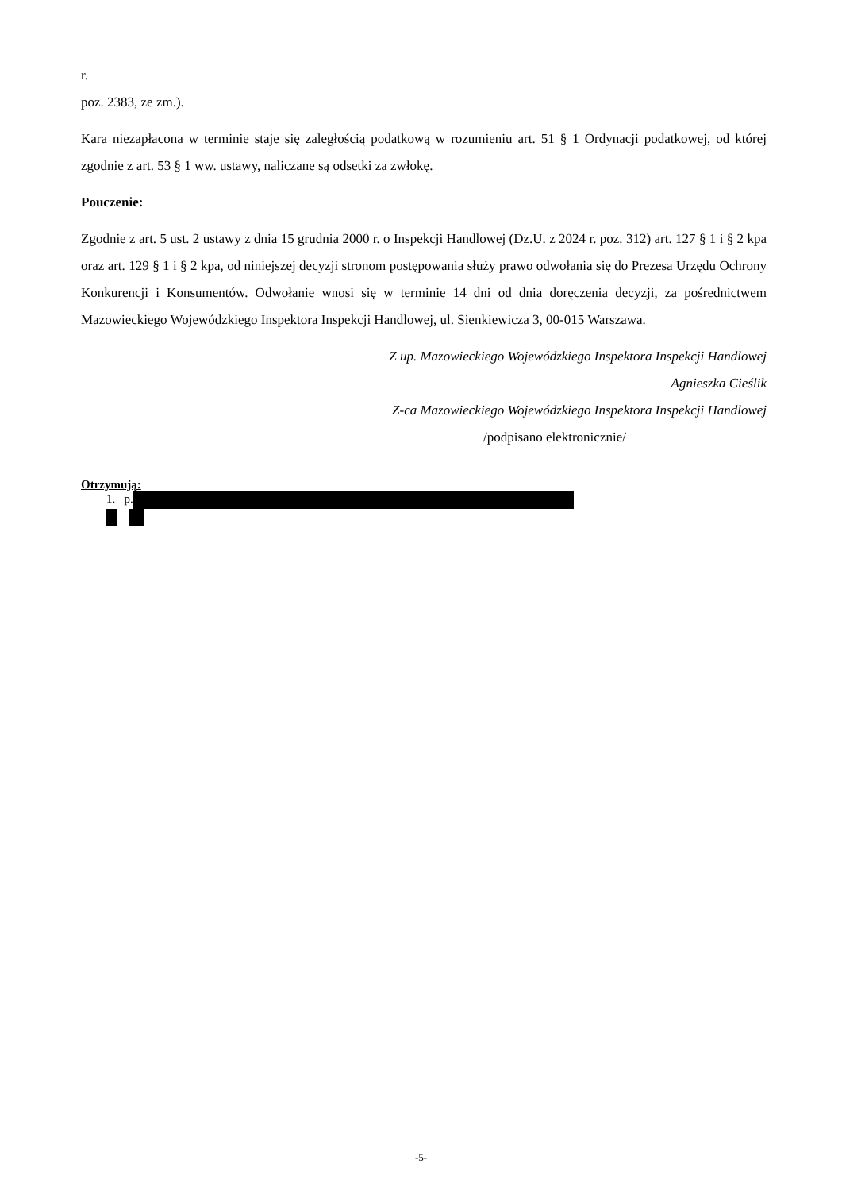r.
poz. 2383, ze zm.).
Kara niezapłacona w terminie staje się zaległością podatkową w rozumieniu art. 51 § 1 Ordynacji podatkowej, od której zgodnie z art. 53 § 1 ww. ustawy, naliczane są odsetki za zwłokę.
Pouczenie:
Zgodnie z art. 5 ust. 2 ustawy z dnia 15 grudnia 2000 r. o Inspekcji Handlowej (Dz.U. z 2024 r. poz. 312) art. 127 § 1 i § 2 kpa oraz art. 129 § 1 i § 2 kpa, od niniejszej decyzji stronom postępowania służy prawo odwołania się do Prezesa Urzędu Ochrony Konkurencji i Konsumentów. Odwołanie wnosi się w terminie 14 dni od dnia doręczenia decyzji, za pośrednictwem Mazowieckiego Wojewódzkiego Inspektora Inspekcji Handlowej, ul. Sienkiewicza 3, 00-015 Warszawa.
Z up. Mazowieckiego Wojewódzkiego Inspektora Inspekcji Handlowej
Agnieszka Cieślik
Z-ca Mazowieckiego Wojewódzkiego Inspektora Inspekcji Handlowej
/podpisano elektronicznie/
Otrzymują:
1. p.
-5-